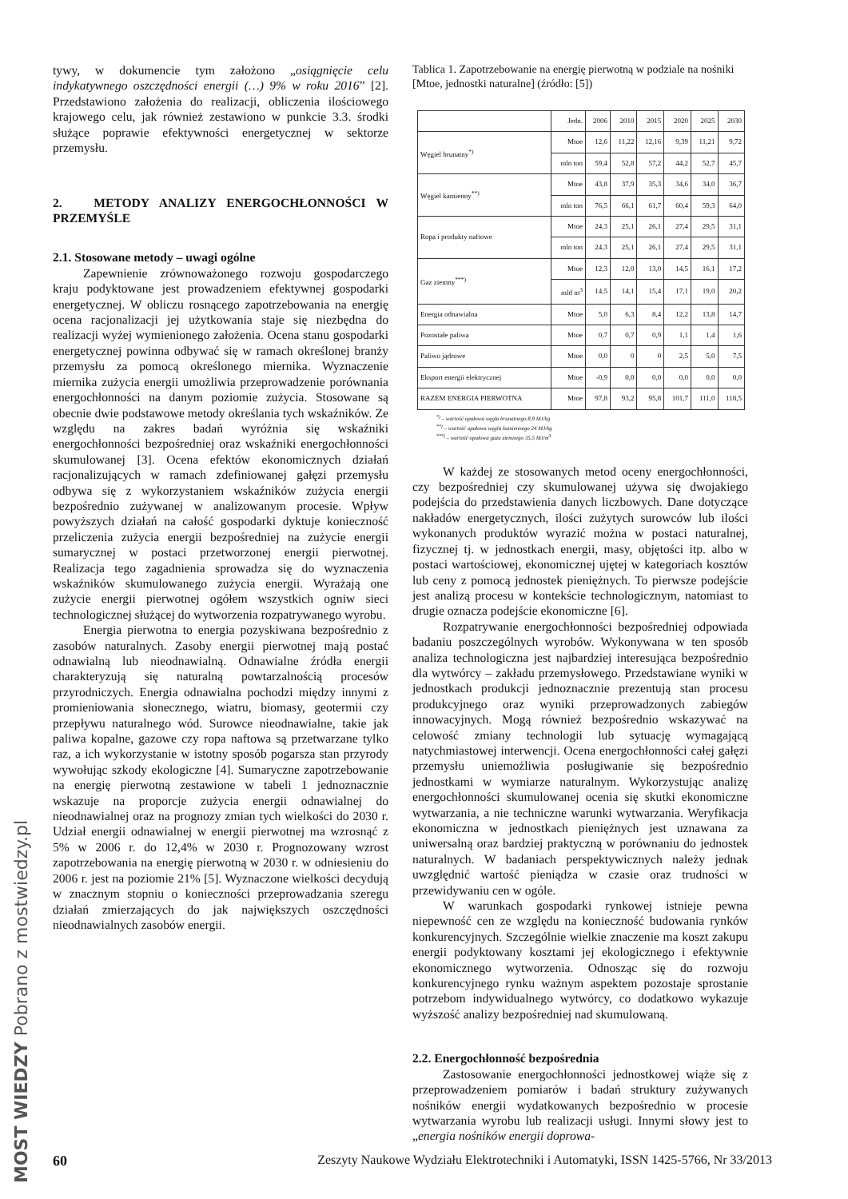MOST WIEDZY Pobrano z mostwiedzy.pl
tywy, w dokumencie tym założono „osiągnięcie celu indykatywnego oszczędności energii (…) 9% w roku 2016” [2]. Przedstawiono założenia do realizacji, obliczenia ilościowego krajowego celu, jak również zestawiono w punkcie 3.3. środki służące poprawie efektywności energetycznej w sektorze przemysłu.
2. METODY ANALIZY ENERGOCHŁONNOŚCI W PRZEMYŚLE
2.1. Stosowane metody – uwagi ogólne
Zapewnienie zrównoważonego rozwoju gospodarczego kraju podyktowane jest prowadzeniem efektywnej gospodarki energetycznej. W obliczu rosnącego zapotrzebowania na energię ocena racjonalizacji jej użytkowania staje się niezbędna do realizacji wyżej wymienionego założenia. Ocena stanu gospodarki energetycznej powinna odbywać się w ramach określonej branży przemysłu za pomocą określonego miernika. Wyznaczenie miernika zużycia energii umożliwia przeprowadzenie porównania energochłonności na danym poziomie zużycia. Stosowane są obecnie dwie podstawowe metody określania tych wskaźników. Ze względu na zakres badań wyróżnia się wskaźniki energochłonności bezpośredniej oraz wskaźniki energochłonności skumulowanej [3]. Ocena efektów ekonomicznych działań racjonalizujących w ramach zdefiniowanej gałęzi przemysłu odbywa się z wykorzystaniem wskaźników zużycia energii bezpośrednio zużywanej w analizowanym procesie. Wpływ powyższych działań na całość gospodarki dyktuje konieczność przeliczenia zużycia energii bezpośredniej na zużycie energii sumarycznej w postaci przetworzonej energii pierwotnej. Realizacja tego zagadnienia sprowadza się do wyznaczenia wskaźników skumulowanego zużycia energii. Wyrażają one zużycie energii pierwotnej ogółem wszystkich ogniw sieci technologicznej służącej do wytworzenia rozpatrywanego wyrobu.
Energia pierwotna to energia pozyskiwana bezpośrednio z zasobów naturalnych. Zasoby energii pierwotnej mają postać odnawialną lub nieodnawialną. Odnawialne źródła energii charakteryzują się naturalną powtarzalnością procesów przyrodniczych. Energia odnawialna pochodzi między innymi z promieniowania słonecznego, wiatru, biomasy, geotermii czy przepływu naturalnego wód. Surowce nieodnawialne, takie jak paliwa kopalne, gazowe czy ropa naftowa są przetwarzane tylko raz, a ich wykorzystanie w istotny sposób pogarsza stan przyrody wywołując szkody ekologiczne [4]. Sumaryczne zapotrzebowanie na energię pierwotną zestawione w tabeli 1 jednoznacznie wskazuje na proporcje zużycia energii odnawialnej do nieodnawialnej oraz na prognozy zmian tych wielkości do 2030 r. Udział energii odnawialnej w energii pierwotnej ma wzrosnąć z 5% w 2006 r. do 12,4% w 2030 r. Prognozowany wzrost zapotrzebowania na energię pierwotną w 2030 r. w odniesieniu do 2006 r. jest na poziomie 21% [5]. Wyznaczone wielkości decydują w znacznym stopniu o konieczności przeprowadzania szeregu działań zmierzających do jak największych oszczędności nieodnawialnych zasobów energii.
Tablica 1. Zapotrzebowanie na energię pierwotną w podziale na nośniki [Mtoe, jednostki naturalne] (źródło: [5])
| | Jedn. | 2006 | 2010 | 2015 | 2020 | 2025 | 2030 |
| --- | --- | --- | --- | --- | --- | --- | --- |
| Węgiel brunatny<sup>*)</sup> | Mtoe | 12,6 | 11,22 | 12,16 | 9,39 | 11,21 | 9,72 |
| | mln ton | 59,4 | 52,8 | 57,2 | 44,2 | 52,7 | 45,7 |
| Węgiel kamienny<sup>**)</sup> | Mtoe | 43,8 | 37,9 | 35,3 | 34,6 | 34,0 | 36,7 |
| | mln ton | 76,5 | 66,1 | 61,7 | 60,4 | 59,3 | 64,0 |
| Ropa i produkty naftowe | Mtoe | 24,3 | 25,1 | 26,1 | 27,4 | 29,5 | 31,1 |
| | mln ton | 24,3 | 25,1 | 26,1 | 27,4 | 29,5 | 31,1 |
| Gaz ziemny<sup>***)</sup> | Mtoe | 12,3 | 12,0 | 13,0 | 14,5 | 16,1 | 17,2 |
| | mld m<sup>3</sup> | 14,5 | 14,1 | 15,4 | 17,1 | 19,0 | 20,2 |
| Energia odnawialna | Mtoe | 5,0 | 6,3 | 8,4 | 12,2 | 13,8 | 14,7 |
| Pozostałe paliwa | Mtoe | 0,7 | 0,7 | 0,9 | 1,1 | 1,4 | 1,6 |
| Paliwo jądrowe | Mtoe | 0,0 | 0 | 0 | 2,5 | 5,0 | 7,5 |
| Eksport energii elektrycznej | Mtoe | -0,9 | 0,0 | 0,0 | 0,0 | 0,0 | 0,0 |
| RAZEM ENERGIA PIERWOTNA | Mtoe | 97,8 | 93,2 | 95,8 | 101,7 | 111,0 | 118,5 |
<sup>*)</sup> – wartość opałowa węgla brunatnego 8,9 MJ/kg
<sup>**)</sup> – wartość opałowa węgla kamiennego 24 MJ/kg
<sup>***)</sup> – wartość opałowa gazu ziemnego 35,5 MJ/m<sup>3</sup>
W każdej ze stosowanych metod oceny energochłonności, czy bezpośredniej czy skumulowanej używa się dwojakiego podejścia do przedstawienia danych liczbowych. Dane dotyczące nakładów energetycznych, ilości zużytych surowców lub ilości wykonanych produktów wyrazić można w postaci naturalnej, fizycznej tj. w jednostkach energii, masy, objętości itp. albo w postaci wartościowej, ekonomicznej ujętej w kategoriach kosztów lub ceny z pomocą jednostek pieniężnych. To pierwsze podejście jest analizą procesu w kontekście technologicznym, natomiast to drugie oznacza podejście ekonomiczne [6].
Rozpatrywanie energochłonności bezpośredniej odpowiada badaniu poszczególnych wyrobów. Wykonywana w ten sposób analiza technologiczna jest najbardziej interesująca bezpośrednio dla wytwórcy – zakładu przemysłowego. Przedstawiane wyniki w jednostkach produkcji jednoznacznie prezentują stan procesu produkcyjnego oraz wyniki przeprowadzonych zabiegów innowacyjnych. Mogą również bezpośrednio wskazywać na celowość zmiany technologii lub sytuację wymagającą natychmiastowej interwencji. Ocena energochłonności całej gałęzi przemysłu uniemożliwia posługiwanie się bezpośrednio jednostkami w wymiarze naturalnym. Wykorzystując analizę energochłonności skumulowanej ocenia się skutki ekonomiczne wytwarzania, a nie techniczne warunki wytwarzania. Weryfikacja ekonomiczna w jednostkach pieniężnych jest uznawana za uniwersalną oraz bardziej praktyczną w porównaniu do jednostek naturalnych. W badaniach perspektywicznych należy jednak uwzględnić wartość pieniądza w czasie oraz trudności w przewidywaniu cen w ogóle.
W warunkach gospodarki rynkowej istnieje pewna niepewność cen ze względu na konieczność budowania rynków konkurencyjnych. Szczególnie wielkie znaczenie ma koszt zakupu energii podyktowany kosztami jej ekologicznego i efektywnie ekonomicznego wytworzenia. Odnosząc się do rozwoju konkurencyjnego rynku ważnym aspektem pozostaje sprostanie potrzebom indywidualnego wytwórcy, co dodatkowo wykazuje wyższość analizy bezpośredniej nad skumulowaną.
2.2. Energochłonność bezpośrednia
Zastosowanie energochłonności jednostkowej wiąże się z przeprowadzeniem pomiarów i badań struktury zużywanych nośników energii wydatkowanych bezpośrednio w procesie wytwarzania wyrobu lub realizacji usługi. Innymi słowy jest to „energia nośników energii doprowa-
60 Zeszyty Naukowe Wydziału Elektrotechniki i Automatyki, ISSN 1425-5766, Nr 33/2013